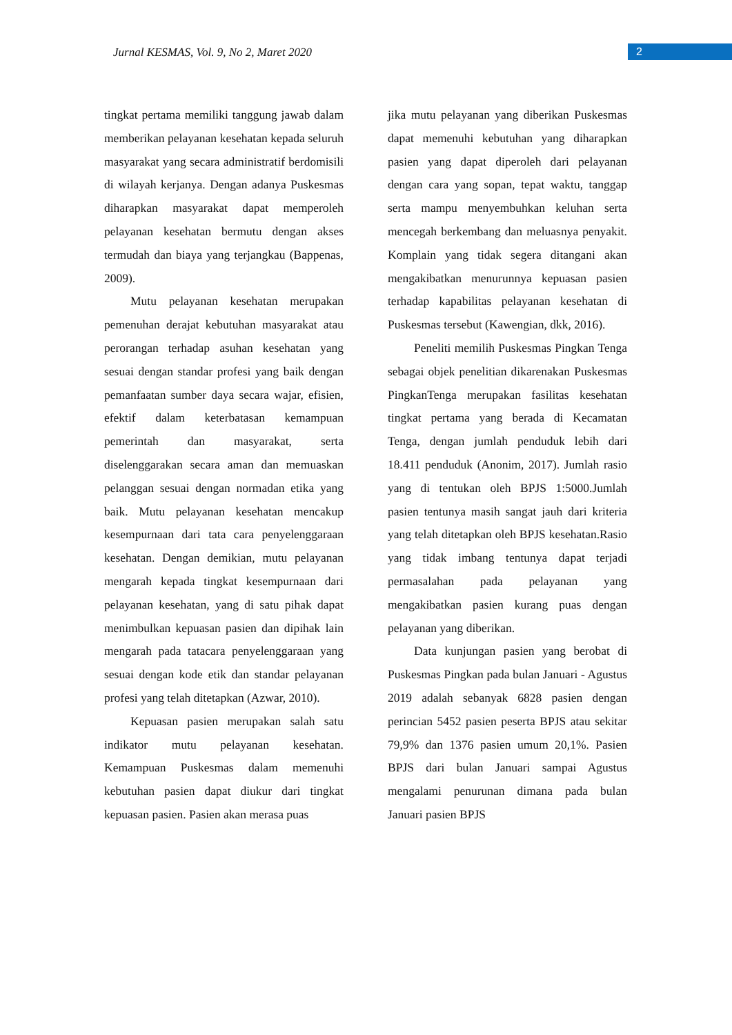Jurnal KESMAS, Vol. 9, No 2, Maret 2020
2
tingkat pertama memiliki tanggung jawab dalam memberikan pelayanan kesehatan kepada seluruh masyarakat yang secara administratif berdomisili di wilayah kerjanya. Dengan adanya Puskesmas diharapkan masyarakat dapat memperoleh pelayanan kesehatan bermutu dengan akses termudah dan biaya yang terjangkau (Bappenas, 2009).
Mutu pelayanan kesehatan merupakan pemenuhan derajat kebutuhan masyarakat atau perorangan terhadap asuhan kesehatan yang sesuai dengan standar profesi yang baik dengan pemanfaatan sumber daya secara wajar, efisien, efektif dalam keterbatasan kemampuan pemerintah dan masyarakat, serta diselenggarakan secara aman dan memuaskan pelanggan sesuai dengan normadan etika yang baik. Mutu pelayanan kesehatan mencakup kesempurnaan dari tata cara penyelenggaraan kesehatan. Dengan demikian, mutu pelayanan mengarah kepada tingkat kesempurnaan dari pelayanan kesehatan, yang di satu pihak dapat menimbulkan kepuasan pasien dan dipihak lain mengarah pada tatacara penyelenggaraan yang sesuai dengan kode etik dan standar pelayanan profesi yang telah ditetapkan (Azwar, 2010).
Kepuasan pasien merupakan salah satu indikator mutu pelayanan kesehatan. Kemampuan Puskesmas dalam memenuhi kebutuhan pasien dapat diukur dari tingkat kepuasan pasien. Pasien akan merasa puas
jika mutu pelayanan yang diberikan Puskesmas dapat memenuhi kebutuhan yang diharapkan pasien yang dapat diperoleh dari pelayanan dengan cara yang sopan, tepat waktu, tanggap serta mampu menyembuhkan keluhan serta mencegah berkembang dan meluasnya penyakit. Komplain yang tidak segera ditangani akan mengakibatkan menurunnya kepuasan pasien terhadap kapabilitas pelayanan kesehatan di Puskesmas tersebut (Kawengian, dkk, 2016).
Peneliti memilih Puskesmas Pingkan Tenga sebagai objek penelitian dikarenakan Puskesmas PingkanTenga merupakan fasilitas kesehatan tingkat pertama yang berada di Kecamatan Tenga, dengan jumlah penduduk lebih dari 18.411 penduduk (Anonim, 2017). Jumlah rasio yang di tentukan oleh BPJS 1:5000.Jumlah pasien tentunya masih sangat jauh dari kriteria yang telah ditetapkan oleh BPJS kesehatan.Rasio yang tidak imbang tentunya dapat terjadi permasalahan pada pelayanan yang mengakibatkan pasien kurang puas dengan pelayanan yang diberikan.
Data kunjungan pasien yang berobat di Puskesmas Pingkan pada bulan Januari - Agustus 2019 adalah sebanyak 6828 pasien dengan perincian 5452 pasien peserta BPJS atau sekitar 79,9% dan 1376 pasien umum 20,1%. Pasien BPJS dari bulan Januari sampai Agustus mengalami penurunan dimana pada bulan Januari pasien BPJS